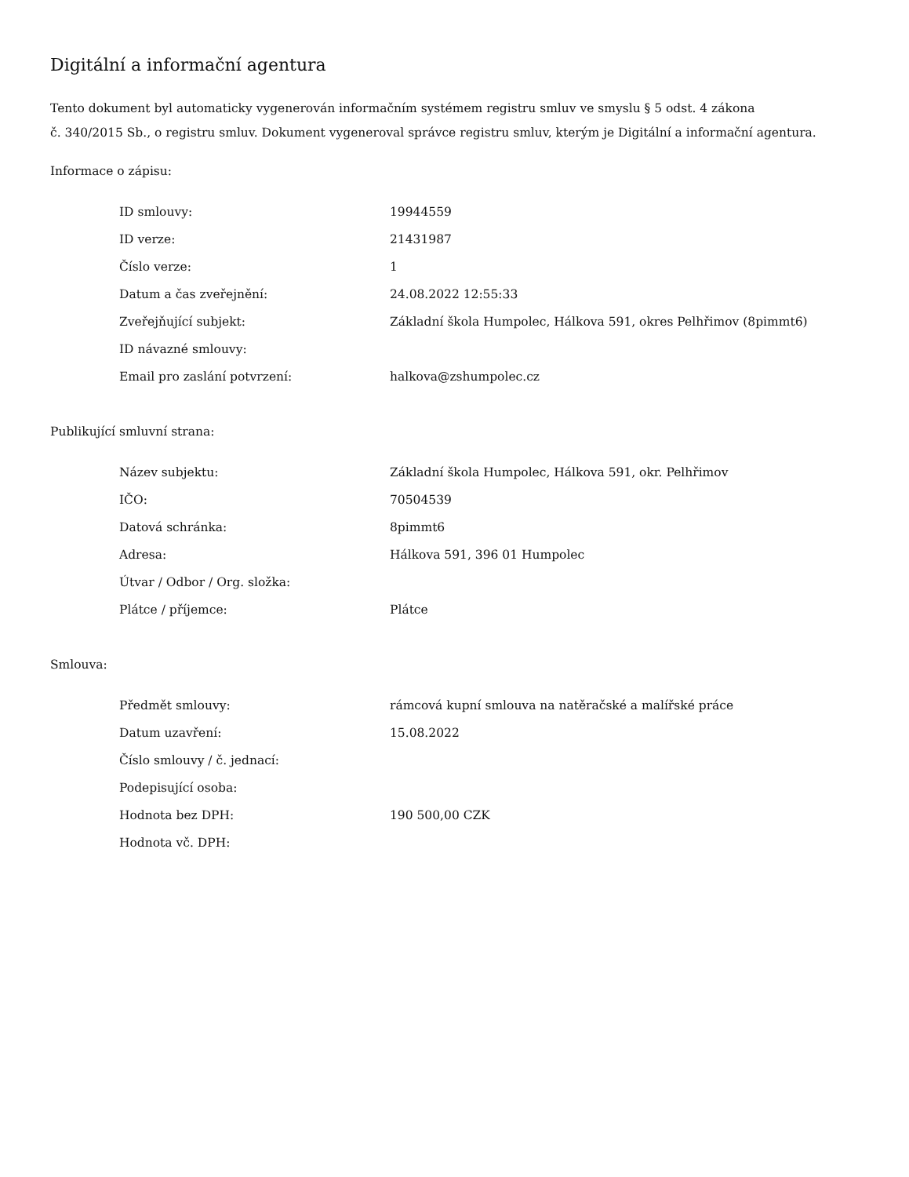Digitální a informační agentura
Tento dokument byl automaticky vygenerován informačním systémem registru smluv ve smyslu § 5 odst. 4 zákona
č. 340/2015 Sb., o registru smluv. Dokument vygeneroval správce registru smluv, kterým je Digitální a informační agentura.
Informace o zápisu:
| ID smlouvy: | 19944559 |
| ID verze: | 21431987 |
| Číslo verze: | 1 |
| Datum a čas zveřejnění: | 24.08.2022 12:55:33 |
| Zveřejňující subjekt: | Základní škola Humpolec, Hálkova 591, okres Pelhřimov (8pimmt6) |
| ID návazné smlouvy: | |
| Email pro zaslání potvrzení: | halkova@zshumpolec.cz |
Publikující smluvní strana:
| Název subjektu: | Základní škola Humpolec, Hálkova 591, okr. Pelhřimov |
| IČO: | 70504539 |
| Datová schránka: | 8pimmt6 |
| Adresa: | Hálkova 591, 396 01 Humpolec |
| Útvar / Odbor / Org. složka: | |
| Plátce / příjemce: | Plátce |
Smlouva:
| Předmět smlouvy: | rámcová kupní smlouva na natěračské a malířské práce |
| Datum uzavření: | 15.08.2022 |
| Číslo smlouvy / č. jednací: | |
| Podepisující osoba: | |
| Hodnota bez DPH: | 190 500,00 CZK |
| Hodnota vč. DPH: | |